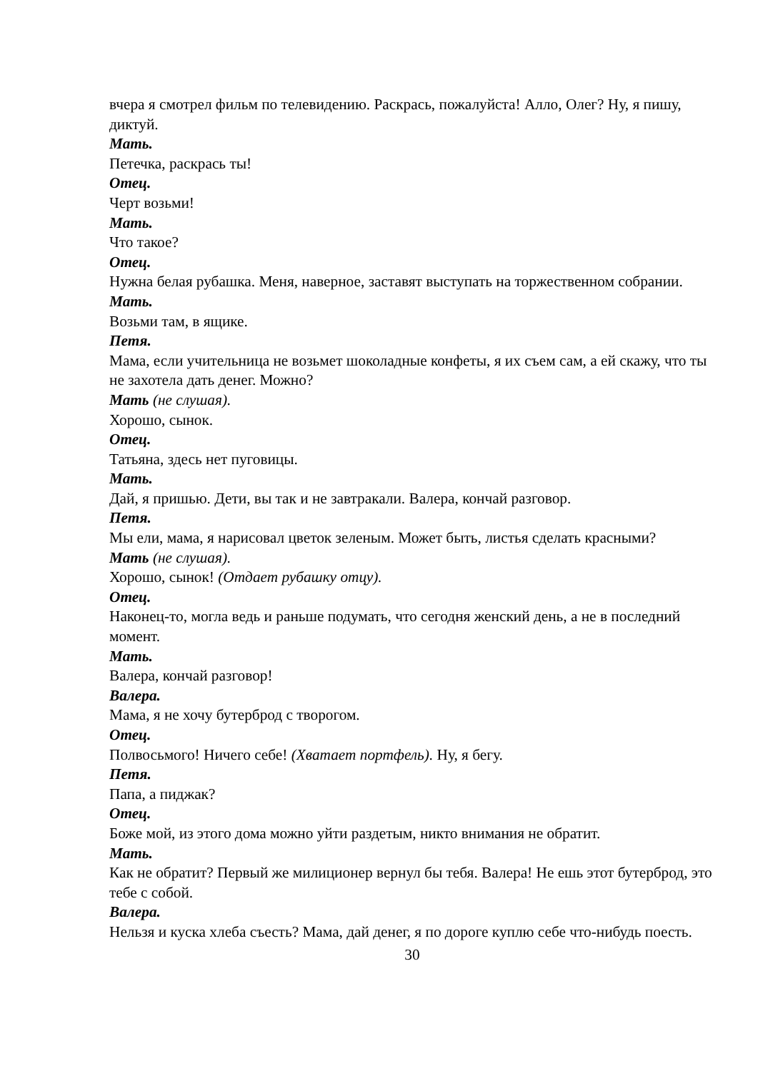вчера я смотрел фильм по телевидению. Раскрась, пожалуйста! Алло, Олег? Ну, я пишу, диктуй.
Мать.
Петечка, раскрась ты!
Отец.
Черт возьми!
Мать.
Что такое?
Отец.
Нужна белая рубашка. Меня, наверное, заставят выступать на торжественном собрании.
Мать.
Возьми там, в ящике.
Петя.
Мама, если учительница не возьмет шоколадные конфеты, я их съем сам, а ей скажу, что ты не захотела дать денег. Можно?
Мать (не слушая).
Хорошо, сынок.
Отец.
Татьяна, здесь нет пуговицы.
Мать.
Дай, я пришью. Дети, вы так и не завтракали. Валера, кончай разговор.
Петя.
Мы ели, мама, я нарисовал цветок зеленым. Может быть, листья сделать красными?
Мать (не слушая).
Хорошо, сынок! (Отдает рубашку отцу).
Отец.
Наконец-то, могла ведь и раньше подумать, что сегодня женский день, а не в последний момент.
Мать.
Валера, кончай разговор!
Валера.
Мама, я не хочу бутерброд с творогом.
Отец.
Полвосьмого! Ничего себе! (Хватает портфель). Ну, я бегу.
Петя.
Папа, а пиджак?
Отец.
Боже мой, из этого дома можно уйти раздетым, никто внимания не обратит.
Мать.
Как не обратит? Первый же милиционер вернул бы тебя. Валера! Не ешь этот бутерброд, это тебе с собой.
Валера.
Нельзя и куска хлеба съесть? Мама, дай денег, я по дороге куплю себе что-нибудь поесть.
30